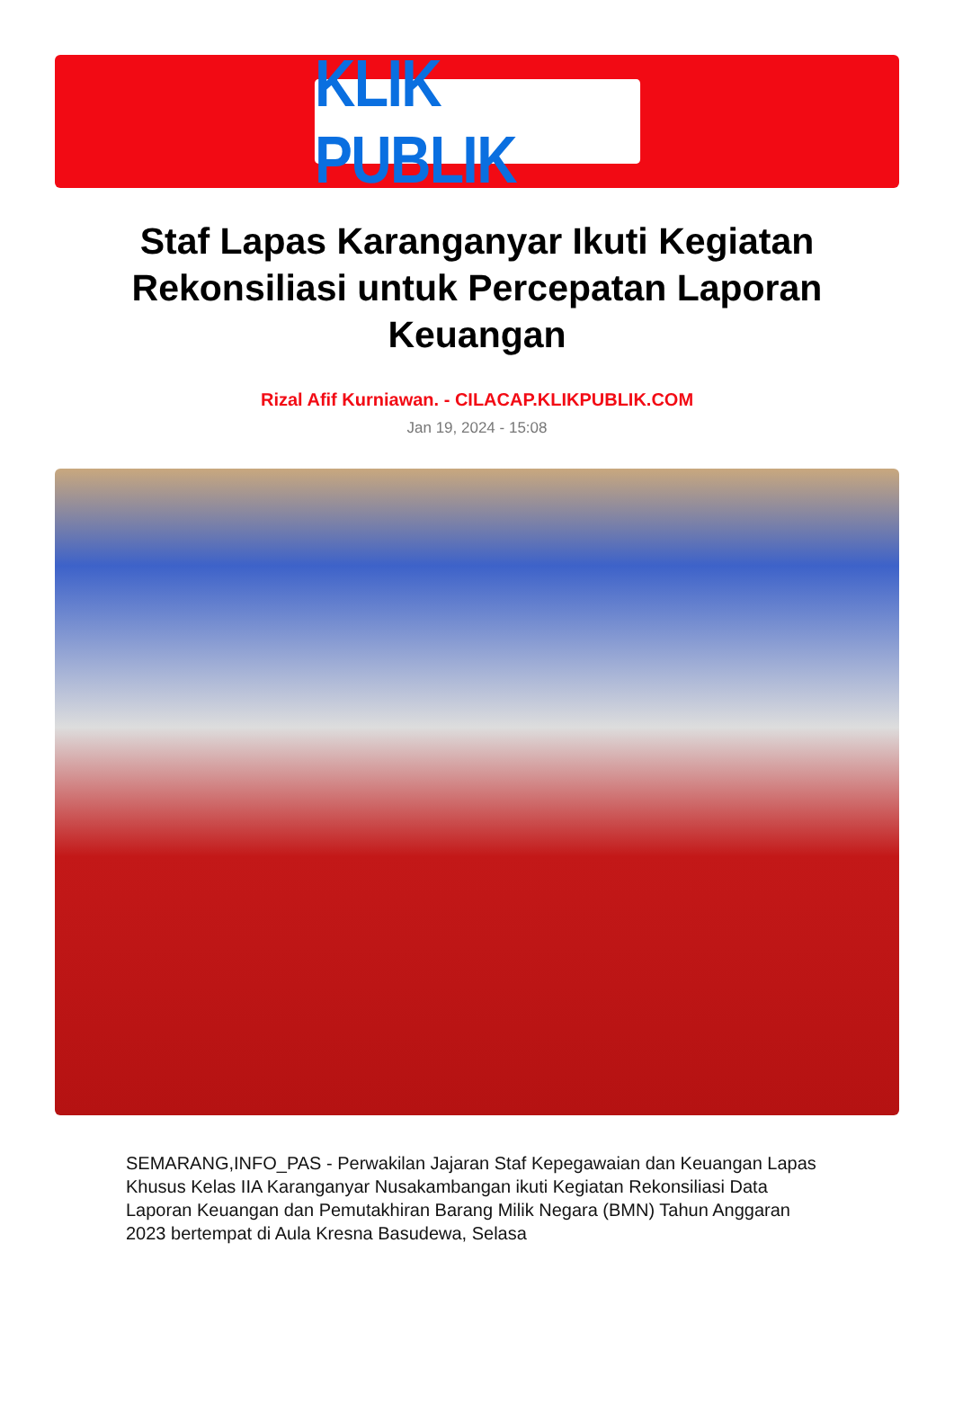KLIK PUBLIK
Staf Lapas Karanganyar Ikuti Kegiatan Rekonsiliasi untuk Percepatan Laporan Keuangan
Rizal Afif Kurniawan. - CILACAP.KLIKPUBLIK.COM
Jan 19, 2024 - 15:08
SEMARANG,INFO_PAS - Perwakilan Jajaran Staf Kepegawaian dan Keuangan Lapas Khusus Kelas IIA Karanganyar Nusakambangan ikuti Kegiatan Rekonsiliasi Data Laporan Keuangan dan Pemutakhiran Barang Milik Negara (BMN) Tahun Anggaran 2023 bertempat di Aula Kresna Basudewa, Selasa